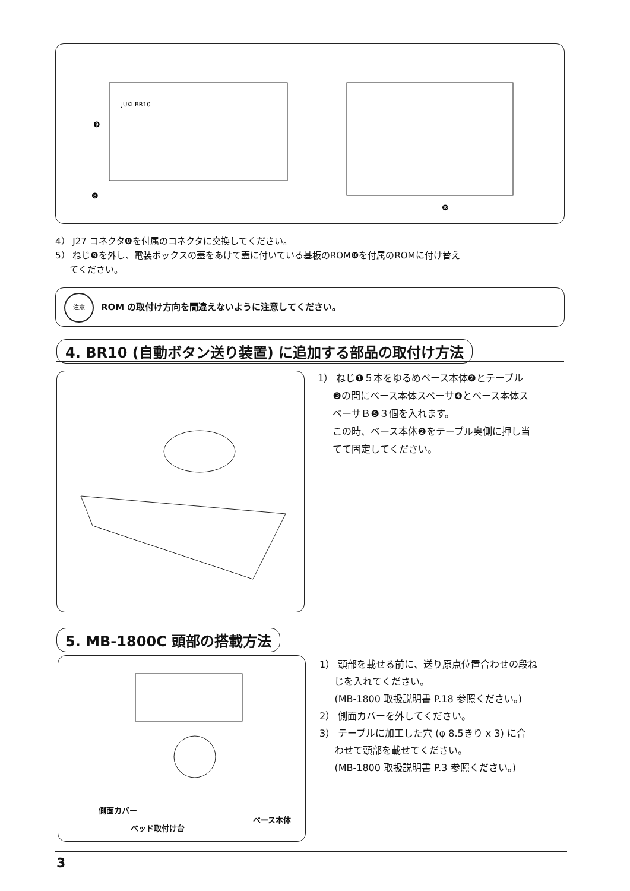JUKI BR10
❾
❽
❿
4） J27 コネクタ❽を付属のコネクタに交換してください。
5） ねじ❾を外し、電装ボックスの蓋をあけて蓋に付いている基板のROM❿を付属のROMに付け替え
てください。
注意
ROM の取付け方向を間違えないように注意してください。
4. BR10 (自動ボタン送り装置) に追加する部品の取付け方法
1） ねじ❶５本をゆるめベース本体❷とテーブル
❸の間にベース本体スペーサ❹とベース本体ス
ペーサＢ❺３個を入れます。
この時、ベース本体❷をテーブル奥側に押し当
てて固定してください。
5. MB-1800C 頭部の搭載方法
側面カバー
ベッド取付け台
ベース本体
1） 頭部を載せる前に、送り原点位置合わせの段ね
じを入れてください。
(MB-1800 取扱説明書 P.18 参照ください。)
2） 側面カバーを外してください。
3） テーブルに加工した穴 (φ 8.5きり x 3) に合
わせて頭部を載せてください。
(MB-1800 取扱説明書 P.3 参照ください。)
3